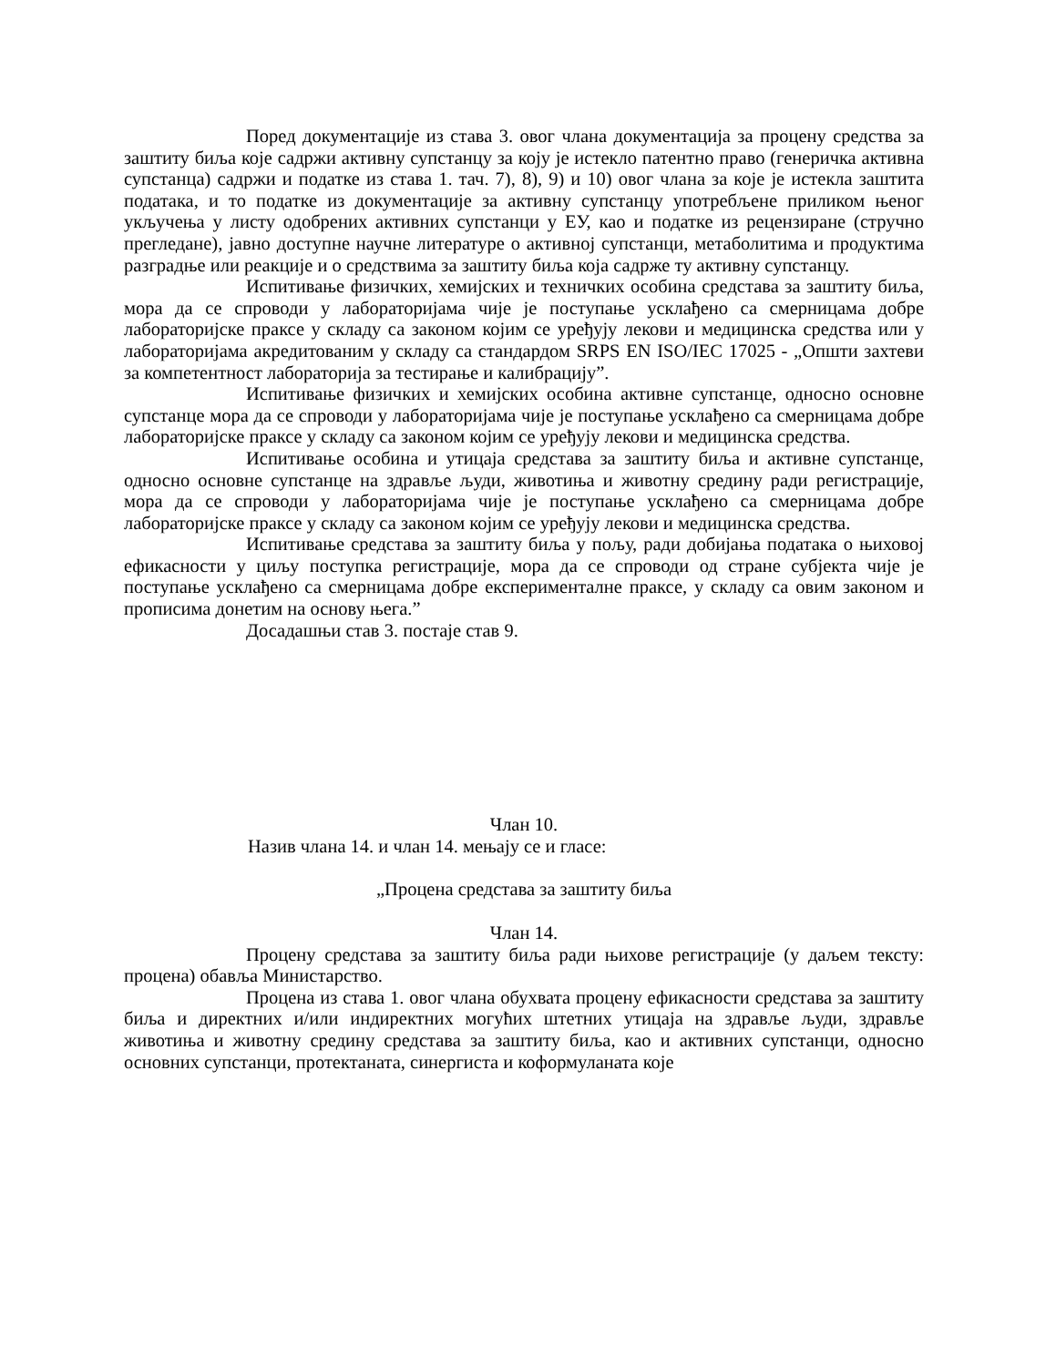Поред документације из става 3. овог члана документација за процену средства за заштиту биља које садржи активну супстанцу за коју је истекло патентно право (генеричка активна супстанца) садржи и податке из става 1. тач. 7), 8), 9) и 10) овог члана за које је истекла заштита података, и то податке из документације за активну супстанцу употребљене приликом њеног укључења у листу одобрених активних супстанци у ЕУ, као и податке из рецензиране (стручно прегледане), јавно доступне научне литературе о активној супстанци, метаболитима и продуктима разградње или реакције и о средствима за заштиту биља која садрже ту активну супстанцу.
Испитивање физичких, хемијских и техничких особина средстава за заштиту биља, мора да се спроводи у лабораторијама чије је поступање усклађено са смерницама добре лабораторијске праксе у складу са законом којим се уређују лекови и медицинска средства или у лабораторијама акредитованим у складу са стандардом SRPS EN ISO/IEC 17025 - „Општи захтеви за компетентност лабораторија за тестирање и калибрацију”.
Испитивање физичких и хемијских особина активне супстанце, односно основне супстанце мора да се спроводи у лабораторијама чије је поступање усклађено са смерницама добре лабораторијске праксе у складу са законом којим се уређују лекови и медицинска средства.
Испитивање особина и утицаја средстава за заштиту биља и активне супстанце, односно основне супстанце на здравље људи, животиња и животну средину ради регистрације, мора да се спроводи у лабораторијама чије је поступање усклађено са смерницама добре лабораторијске праксе у складу са законом којим се уређују лекови и медицинска средства.
Испитивање средстава за заштиту биља у пољу, ради добијања података о њиховој ефикасности у циљу поступка регистрације, мора да се спроводи од стране субјекта чије је поступање усклађено са смерницама добре експерименталне праксе, у складу са овим законом и прописима донетим на основу њега.”
Досадашњи став 3. постаје став 9.
Члан 10.
Назив члана 14. и члан 14. мењају се и гласе:
„Процена средстава за заштиту биља
Члан 14.
Процену средстава за заштиту биља ради њихове регистрације (у даљем тексту: процена) обавља Министарство.
Процена из става 1. овог члана обухвата процену ефикасности средстава за заштиту биља и директних и/или индиректних могућих штетних утицаја на здравље људи, здравље животиња и животну средину средстава за заштиту биља, као и активних супстанци, односно основних супстанци, протектаната, синергиста и коформуланата које